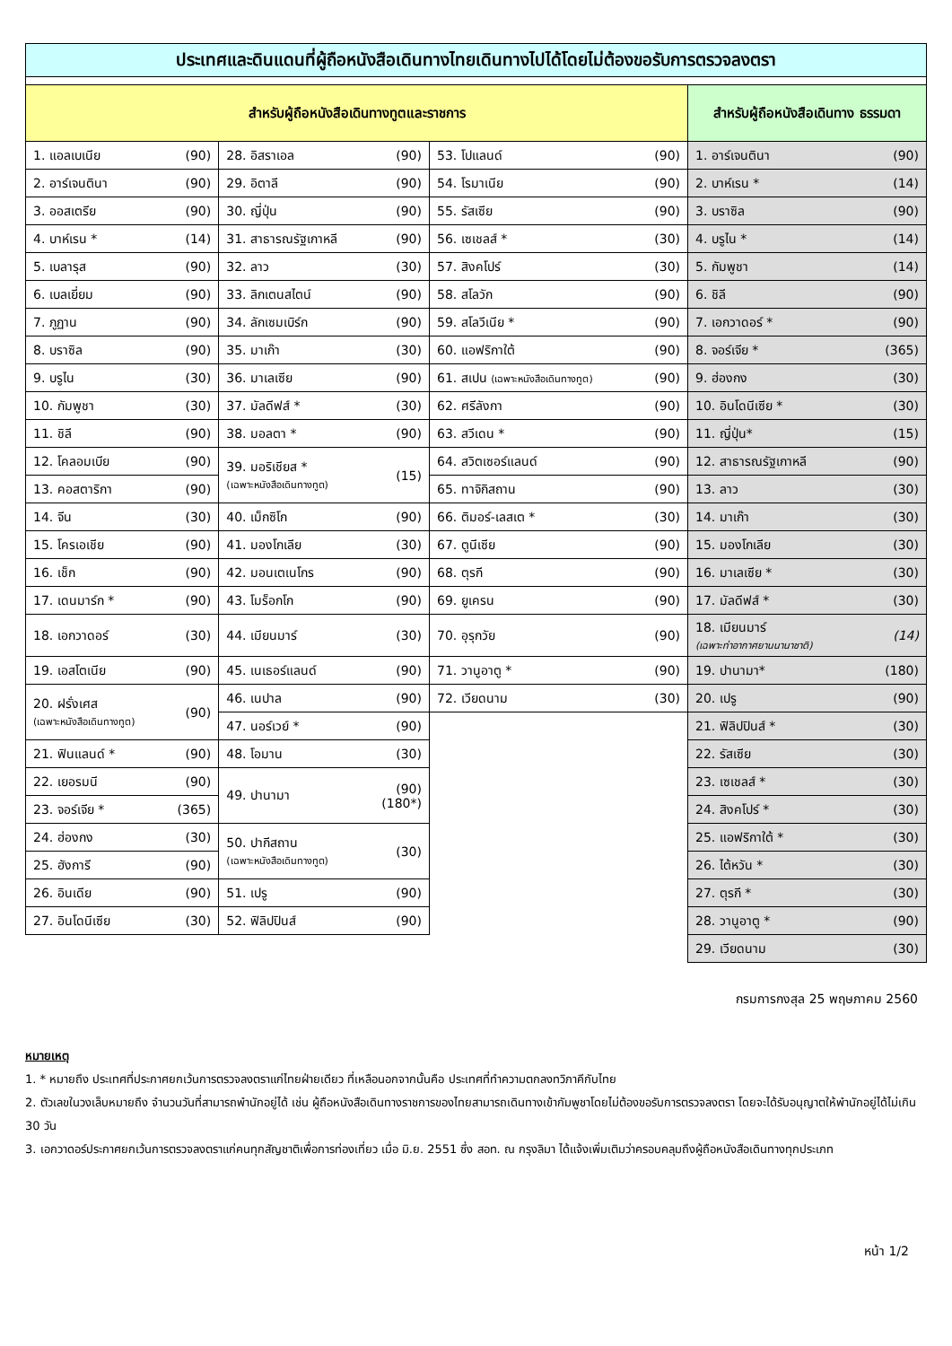| ประเทศและดินแดนที่ผู้ถือหนังสือเดินทางไทยเดินทางไปได้โดยไม่ต้องขอรับการตรวจลงตรา | | | | | | | |
| สำหรับผู้ถือหนังสือเดินทางทูตและราชการ | | | | | | สำหรับผู้ถือหนังสือเดินทาง ธรรมดา | |
| 1. แอลเบเนีย | (90) | 28. อิสราเอล | (90) | 53. โปแลนด์ | (90) | 1. อาร์เจนตินา | (90) |
| 2. อาร์เจนตินา | (90) | 29. อิตาลี | (90) | 54. โรมาเนีย | (90) | 2. บาห์เรน * | (14) |
| 3. ออสเตรีย | (90) | 30. ญี่ปุ่น | (90) | 55. รัสเซีย | (90) | 3. บราซิล | (90) |
| 4. บาห์เรน * | (14) | 31. สาธารณรัฐเกาหลี | (90) | 56. เซเชลส์ * | (30) | 4. บรูไน * | (14) |
| 5. เบลารุส | (90) | 32. ลาว | (30) | 57. สิงคโปร์ | (30) | 5. กัมพูชา | (14) |
| 6. เบลเยี่ยม | (90) | 33. ลิกเตนสไตน์ | (90) | 58. สโลวัก | (90) | 6. ชิลี | (90) |
| 7. ภูฏาน | (90) | 34. ลักเซมเบิร์ก | (90) | 59. สโลวีเนีย * | (90) | 7. เอกวาดอร์ * | (90) |
| 8. บราซิล | (90) | 35. มาเก๊า | (30) | 60. แอฟริกาใต้ | (90) | 8. จอร์เจีย * | (365) |
| 9. บรูไน | (30) | 36. มาเลเซีย | (90) | 61. สเปน (เฉพาะหนังสือเดินทางทูต) | (90) | 9. ฮ่องกง | (30) |
| 10. กัมพูชา | (30) | 37. มัลดีฟส์ * | (30) | 62. ศรีลังกา | (90) | 10. อินโดนีเซีย * | (30) |
| 11. ชิลี | (90) | 38. มอลตา * | (90) | 63. สวีเดน * | (90) | 11. ญี่ปุ่น* | (15) |
| 12. โคลอมเบีย | (90) | 39. มอริเชียส * (เฉพาะหนังสือเดินทางทูต) | (15) | 64. สวิตเซอร์แลนด์ | (90) | 12. สาธารณรัฐเกาหลี | (90) |
| 13. คอสตาริกา | (90) | | | 65. ทาจิกิสถาน | (90) | 13. ลาว | (30) |
| 14. จีน | (30) | 40. เม็กซิโก | (90) | 66. ติมอร์-เลสเต * | (30) | 14. มาเก๊า | (30) |
| 15. โครเอเชีย | (90) | 41. มองโกเลีย | (30) | 67. ตูนีเซีย | (90) | 15. มองโกเลีย | (30) |
| 16. เช็ก | (90) | 42. มอนเตเนโกร | (90) | 68. ตุรกี | (90) | 16. มาเลเซีย * | (30) |
| 17. เดนมาร์ก * | (90) | 43. โมร็อกโก | (90) | 69. ยูเครน | (90) | 17. มัลดีฟส์ * | (30) |
| 18. เอกวาดอร์ | (30) | 44. เมียนมาร์ | (30) | 70. อุรุกวัย | (90) | 18. เมียนมาร์ (เฉพาะท่าอากาศยานนานาชาติ) | (14) |
| 19. เอสโตเนีย | (90) | 45. เนเธอร์แลนด์ | (90) | 71. วานูอาตู * | (90) | 19. ปานามา* | (180) |
| 20. ฝรั่งเศส (เฉพาะหนังสือเดินทางทูต) | (90) | 46. เนปาล | (90) | 72. เวียดนาม | (30) | 20. เปรู | (90) |
| | | 47. นอร์เวย์ * | (90) | | | 21. ฟิลิปปินส์ * | (30) |
| 21. ฟินแลนด์ * | (90) | 48. โอมาน | (30) | | | 22. รัสเซีย | (30) |
| 22. เยอรมนี | (90) | 49. ปานามา | (90) (180*) | | | 23. เซเชลส์ * | (30) |
| 23. จอร์เจีย * | (365) | | | | | 24. สิงคโปร์ * | (30) |
| 24. ฮ่องกง | (30) | 50. ปากีสถาน (เฉพาะหนังสือเดินทางทูต) | (30) | | | 25. แอฟริกาใต้ * | (30) |
| 25. ฮังการี | (90) | | | | | 26. ไต้หวัน * | (30) |
| 26. อินเดีย | (90) | 51. เปรู | (90) | | | 27. ตุรกี * | (30) |
| 27. อินโดนีเซีย | (30) | 52. ฟิลิปปินส์ | (90) | | | 28. วานูอาตู * | (90) |
| | | | | | | 29. เวียดนาม | (30) |
กรมการกงสุล 25 พฤษภาคม 2560
หมายเหตุ
1. * หมายถึง ประเทศที่ประกาศยกเว้นการตรวจลงตราแก่ไทยฝ่ายเดียว ที่เหลือนอกจากนั้นคือ ประเทศที่ทำความตกลงทวิภาคีกับไทย
2. ตัวเลขในวงเล็บหมายถึง จำนวนวันที่สามารถพำนักอยู่ได้ เช่น ผู้ถือหนังสือเดินทางราชการของไทยสามารถเดินทางเข้ากัมพูชาโดยไม่ต้องขอรับการตรวจลงตรา โดยจะได้รับอนุญาตให้พำนักอยู่ได้ไม่เกิน 30 วัน
3. เอกวาดอร์ประกาศยกเว้นการตรวจลงตราแก่คนทุกสัญชาติเพื่อการท่องเที่ยว เมื่อ มิ.ย. 2551 ซึ่ง สอท. ณ กรุงลิมา ได้แจ้งเพิ่มเติมว่าครอบคลุมถึงผู้ถือหนังสือเดินทางทุกประเภท
หน้า 1/2